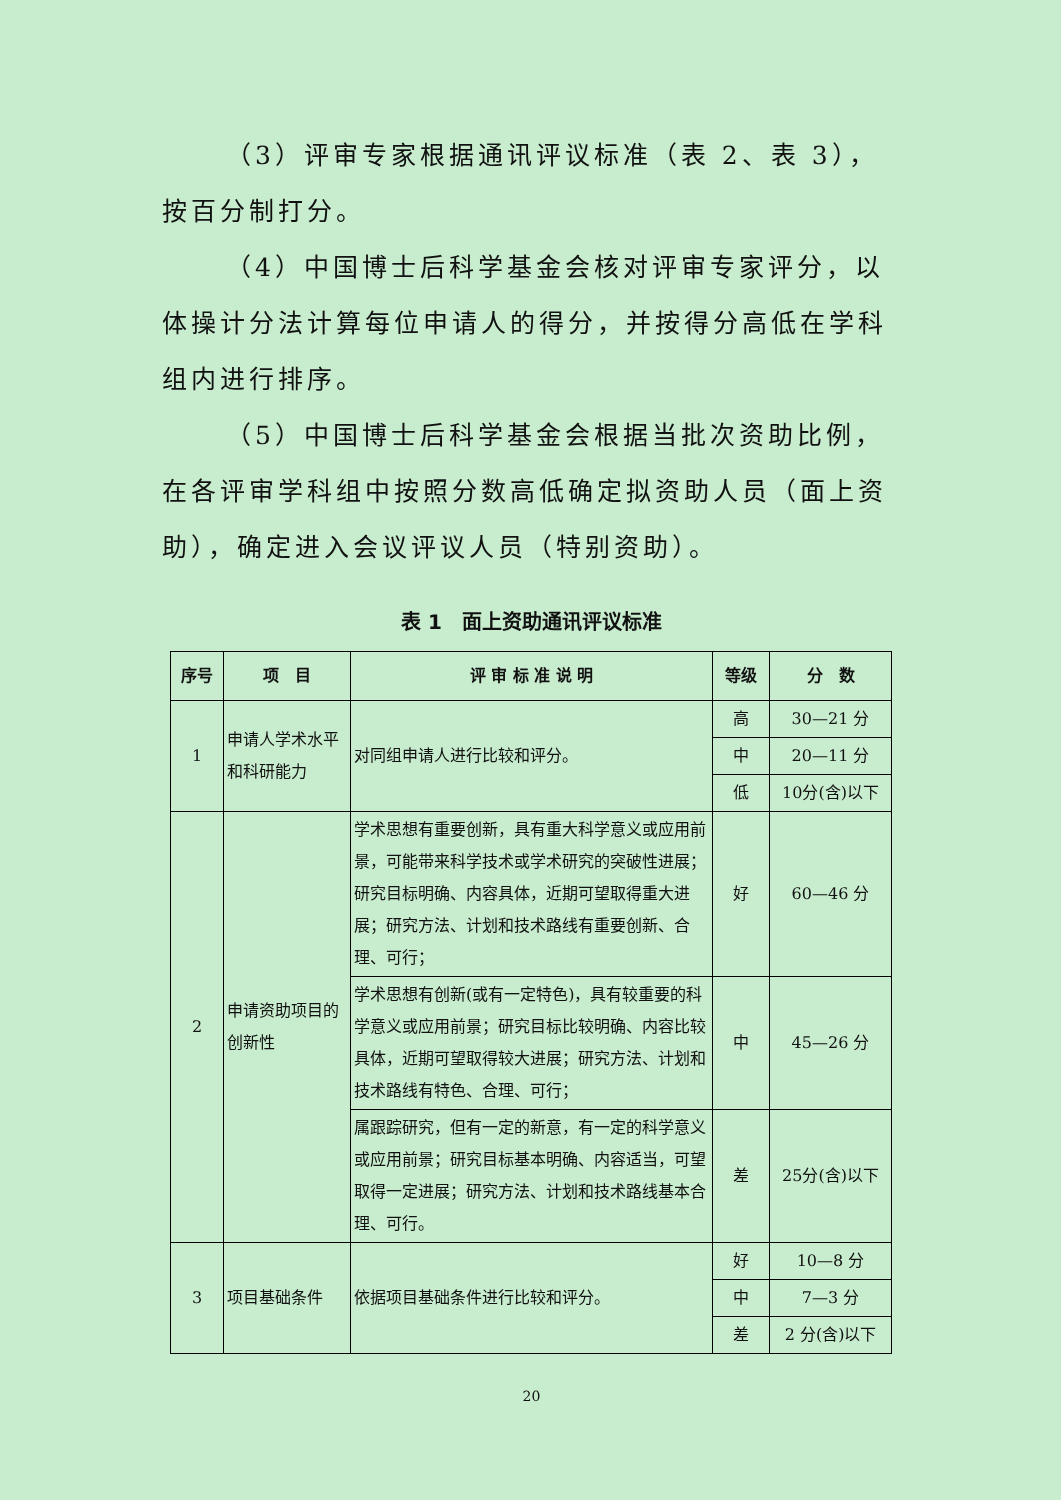（3）评审专家根据通讯评议标准（表 2、表 3），按百分制打分。
（4）中国博士后科学基金会核对评审专家评分，以体操计分法计算每位申请人的得分，并按得分高低在学科组内进行排序。
（5）中国博士后科学基金会根据当批次资助比例，在各评审学科组中按照分数高低确定拟资助人员（面上资助），确定进入会议评议人员（特别资助）。
表 1　面上资助通讯评议标准
| 序号 | 项 目 | 评 审 标 准 说 明 | 等级 | 分 数 |
| --- | --- | --- | --- | --- |
| 1 | 申请人学术水平和科研能力 | 对同组申请人进行比较和评分。 | 高 | 30—21 分 |
| | | | 中 | 20—11 分 |
| | | | 低 | 10分(含)以下 |
| 2 | 申请资助项目的创新性 | 学术思想有重要创新，具有重大科学意义或应用前景，可能带来科学技术或学术研究的突破性进展；研究目标明确、内容具体，近期可望取得重大进展；研究方法、计划和技术路线有重要创新、合理、可行； | 好 | 60—46 分 |
| | | 学术思想有创新(或有一定特色)，具有较重要的科学意义或应用前景；研究目标比较明确、内容比较具体，近期可望取得较大进展；研究方法、计划和技术路线有特色、合理、可行； | 中 | 45—26 分 |
| | | 属跟踪研究，但有一定的新意，有一定的科学意义或应用前景；研究目标基本明确、内容适当，可望取得一定进展；研究方法、计划和技术路线基本合理、可行。 | 差 | 25分(含)以下 |
| 3 | 项目基础条件 | 依据项目基础条件进行比较和评分。 | 好 | 10—8 分 |
| | | | 中 | 7—3 分 |
| | | | 差 | 2 分(含)以下 |
20